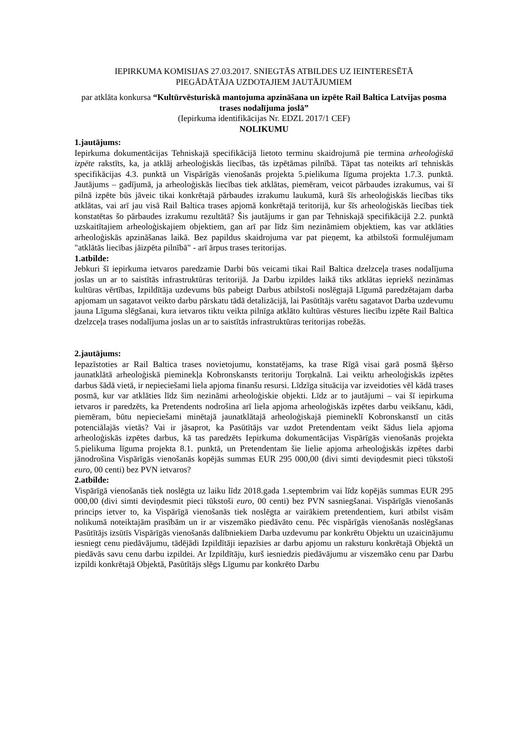IEPIRKUMA KOMISIJAS 27.03.2017. SNIEGTĀS ATBILDES UZ IEINTERESĒTĀ
PIEGĀDĀTĀJA UZDOTAJIEM JAUTĀJUMIEM
par atklāta konkursa “Kultūrvēsturiskā mantojuma apzināšana un izpēte Rail Baltica Latvijas posma trases nodalījuma joslā”
(Iepirkuma identifikācijas Nr. EDZL 2017/1 CEF)
NOLIKUMU
1.jautājums:
Iepirkuma dokumentācijas Tehniskajā specifikācijā lietoto terminu skaidrojumā pie termina arheoloģiskā izpēte rakstīts, ka, ja atklāj arheoloģiskās liecības, tās izpētāmas pilnībā. Tāpat tas noteikts arī tehniskās specifikācijas 4.3. punktā un Vispārīgās vienošanās projekta 5.pielikuma līguma projekta 1.7.3. punktā. Jautājums – gadījumā, ja arheoloģiskās liecības tiek atklātas, piemēram, veicot pārbaudes izrakumus, vai šī pilnā izpēte būs jāveic tikai konkrētajā pārbaudes izrakumu laukumā, kurā šīs arheoloģiskās liecības tiks atklātas, vai arī jau visā Rail Baltica trases apjomā konkrētajā teritorijā, kur šīs arheoloģiskās liecības tiek konstatētas šo pārbaudes izrakumu rezultātā? Šis jautājums ir gan par Tehniskajā specifikācijā 2.2. punktā uzskaitītajiem arheoloģiskajiem objektiem, gan arī par līdz šim nezināmiem objektiem, kas var atklāties arheoloģiskās apzināšanas laikā. Bez papildus skaidrojuma var pat pieņemt, ka atbilstoši formulējumam "atklātās liecības jāizpēta pilnībā" - arī ārpus trases teritorijas.
1.atbilde:
Jebkuri šī iepirkuma ietvaros paredzamie Darbi būs veicami tikai Rail Baltica dzelzceļa trases nodalījuma joslas un ar to saistītās infrastruktūras teritorijā. Ja Darbu izpildes laikā tiks atklātas iepriekš nezināmas kultūras vērtības, Izpildītāja uzdevums būs pabeigt Darbus atbilstoši noslēgtajā Līgumā paredzētajam darba apjomam un sagatavot veikto darbu pārskatu tādā detalizācijā, lai Pasūtītājs varētu sagatavot Darba uzdevumu jauna Līguma slēgšanai, kura ietvaros tiktu veikta pilnīga atklāto kultūras vēstures liecību izpēte Rail Baltica dzelzceļa trases nodalījuma joslas un ar to saistītās infrastruktūras teritorijas robežās.
2.jautājums:
Iepazīstoties ar Rail Baltica trases novietojumu, konstatējams, ka trase Rīgā visai garā posmā šķērso jaunatklātā arheoloģiskā pieminekļa Kobronskansts teritoriju Torņkalnā. Lai veiktu arheoloģiskās izpētes darbus šādā vietā, ir nepieciešami liela apjoma finanšu resursi. Līdzīga situācija var izveidoties vēl kādā trases posmā, kur var atklāties līdz šim nezināmi arheoloģiskie objekti. Līdz ar to jautājumi – vai šī iepirkuma ietvaros ir paredzēts, ka Pretendents nodrošina arī liela apjoma arheoloģiskās izpētes darbu veikšanu, kādi, piemēram, būtu nepieciešami minētajā jaunatklātajā arheoloģiskajā piemineklī Kobronskanstī un citās potenciālajās vietās? Vai ir jāsaprot, ka Pasūtītājs var uzdot Pretendentam veikt šādus liela apjoma arheoloģiskās izpētes darbus, kā tas paredzēts Iepirkuma dokumentācijas Vispārīgās vienošanās projekta 5.pielikuma līguma projekta 8.1. punktā, un Pretendentam šie lielie apjoma arheoloģiskās izpētes darbi jānodrošina Vispārīgās vienošanās kopējās summas EUR 295 000,00 (divi simti deviņdesmit pieci tūkstoši euro, 00 centi) bez PVN ietvaros?
2.atbilde:
Vispārīgā vienošanās tiek noslēgta uz laiku līdz 2018.gada 1.septembrim vai līdz kopējās summas EUR 295 000,00 (divi simti deviņdesmit pieci tūkstoši euro, 00 centi) bez PVN sasniegšanai. Vispārīgās vienošanās princips ietver to, ka Vispārīgā vienošanās tiek noslēgta ar vairākiem pretendentiem, kuri atbilst visām nolikumā noteiktajām prasībām un ir ar viszemāko piedāvāto cenu. Pēc vispārīgās vienošanās noslēgšanas Pasūtītājs izsūtīs Vispārīgās vienošanās dalībniekiem Darba uzdevumu par konkrētu Objektu un uzaicinājumu iesniegt cenu piedāvājumu, tādējādi Izpildītāji iepazīsies ar darbu apjomu un raksturu konkrētajā Objektā un piedāvās savu cenu darbu izpildei. Ar Izpildītāju, kurš iesniedzis piedāvājumu ar viszemāko cenu par Darbu izpildi konkrētajā Objektā, Pasūtītājs slēgs Līgumu par konkrēto Darbu